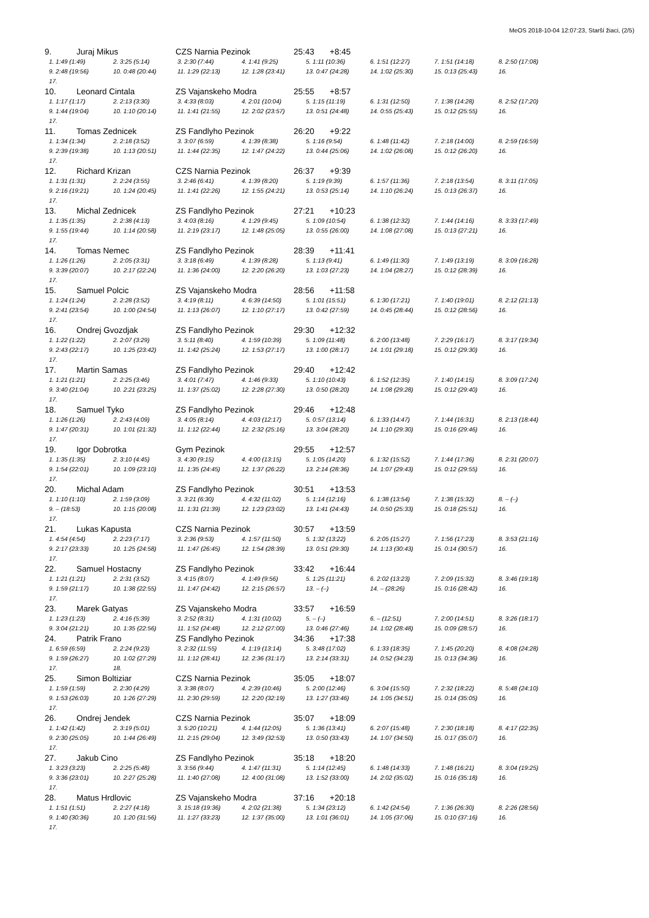MeOS 2018-10-04 12:07:23, Starší žiaci, (2/5)
9. Juraj Mikus CZS Narnia Pezinok 25:43 +8:45
| 1. 1:49 (1:49) | 2. 3:25 (5:14) | 3. 2:30 (7:44) | 4. 1:41 (9:25) | 5. 1:11 (10:36) | 6. 1:51 (12:27) | 7. 1:51 (14:18) | 8. 2:50 (17:08) |
| 9. 2:48 (19:56) | 10. 0:48 (20:44) | 11. 1:29 (22:13) | 12. 1:28 (23:41) | 13. 0:47 (24:28) | 14. 1:02 (25:30) | 15. 0:13 (25:43) | 16. |
| 17. | | | | | | | |
10. Leonard Cintala ZS Vajanskeho Modra 25:55 +8:57
| 1. 1:17 (1:17) | 2. 2:13 (3:30) | 3. 4:33 (8:03) | 4. 2:01 (10:04) | 5. 1:15 (11:19) | 6. 1:31 (12:50) | 7. 1:38 (14:28) | 8. 2:52 (17:20) |
| 9. 1:44 (19:04) | 10. 1:10 (20:14) | 11. 1:41 (21:55) | 12. 2:02 (23:57) | 13. 0:51 (24:48) | 14. 0:55 (25:43) | 15. 0:12 (25:55) | 16. |
| 17. | | | | | | | |
11. Tomas Zednicek ZS Fandlyho Pezinok 26:20 +9:22
| 1. 1:34 (1:34) | 2. 2:18 (3:52) | 3. 3:07 (6:59) | 4. 1:39 (8:38) | 5. 1:16 (9:54) | 6. 1:48 (11:42) | 7. 2:18 (14:00) | 8. 2:59 (16:59) |
| 9. 2:39 (19:38) | 10. 1:13 (20:51) | 11. 1:44 (22:35) | 12. 1:47 (24:22) | 13. 0:44 (25:06) | 14. 1:02 (26:08) | 15. 0:12 (26:20) | 16. |
| 17. | | | | | | | |
12. Richard Krizan CZS Narnia Pezinok 26:37 +9:39
| 1. 1:31 (1:31) | 2. 2:24 (3:55) | 3. 2:46 (6:41) | 4. 1:39 (8:20) | 5. 1:19 (9:39) | 6. 1:57 (11:36) | 7. 2:18 (13:54) | 8. 3:11 (17:05) |
| 9. 2:16 (19:21) | 10. 1:24 (20:45) | 11. 1:41 (22:26) | 12. 1:55 (24:21) | 13. 0:53 (25:14) | 14. 1:10 (26:24) | 15. 0:13 (26:37) | 16. |
| 17. | | | | | | | |
13. Michal Zednicek ZS Fandlyho Pezinok 27:21 +10:23
| 1. 1:35 (1:35) | 2. 2:38 (4:13) | 3. 4:03 (8:16) | 4. 1:29 (9:45) | 5. 1:09 (10:54) | 6. 1:38 (12:32) | 7. 1:44 (14:16) | 8. 3:33 (17:49) |
| 9. 1:55 (19:44) | 10. 1:14 (20:58) | 11. 2:19 (23:17) | 12. 1:48 (25:05) | 13. 0:55 (26:00) | 14. 1:08 (27:08) | 15. 0:13 (27:21) | 16. |
| 17. | | | | | | | |
14. Tomas Nemec ZS Fandlyho Pezinok 28:39 +11:41
| 1. 1:26 (1:26) | 2. 2:05 (3:31) | 3. 3:18 (6:49) | 4. 1:39 (8:28) | 5. 1:13 (9:41) | 6. 1:49 (11:30) | 7. 1:49 (13:19) | 8. 3:09 (16:28) |
| 9. 3:39 (20:07) | 10. 2:17 (22:24) | 11. 1:36 (24:00) | 12. 2:20 (26:20) | 13. 1:03 (27:23) | 14. 1:04 (28:27) | 15. 0:12 (28:39) | 16. |
| 17. | | | | | | | |
15. Samuel Polcic ZS Vajanskeho Modra 28:56 +11:58
| 1. 1:24 (1:24) | 2. 2:28 (3:52) | 3. 4:19 (8:11) | 4. 6:39 (14:50) | 5. 1:01 (15:51) | 6. 1:30 (17:21) | 7. 1:40 (19:01) | 8. 2:12 (21:13) |
| 9. 2:41 (23:54) | 10. 1:00 (24:54) | 11. 1:13 (26:07) | 12. 1:10 (27:17) | 13. 0:42 (27:59) | 14. 0:45 (28:44) | 15. 0:12 (28:56) | 16. |
| 17. | | | | | | | |
16. Ondrej Gvozdjak ZS Fandlyho Pezinok 29:30 +12:32
| 1. 1:22 (1:22) | 2. 2:07 (3:29) | 3. 5:11 (8:40) | 4. 1:59 (10:39) | 5. 1:09 (11:48) | 6. 2:00 (13:48) | 7. 2:29 (16:17) | 8. 3:17 (19:34) |
| 9. 2:43 (22:17) | 10. 1:25 (23:42) | 11. 1:42 (25:24) | 12. 1:53 (27:17) | 13. 1:00 (28:17) | 14. 1:01 (29:18) | 15. 0:12 (29:30) | 16. |
| 17. | | | | | | | |
17. Martin Samas ZS Fandlyho Pezinok 29:40 +12:42
| 1. 1:21 (1:21) | 2. 2:25 (3:46) | 3. 4:01 (7:47) | 4. 1:46 (9:33) | 5. 1:10 (10:43) | 6. 1:52 (12:35) | 7. 1:40 (14:15) | 8. 3:09 (17:24) |
| 9. 3:40 (21:04) | 10. 2:21 (23:25) | 11. 1:37 (25:02) | 12. 2:28 (27:30) | 13. 0:50 (28:20) | 14. 1:08 (29:28) | 15. 0:12 (29:40) | 16. |
| 17. | | | | | | | |
18. Samuel Tyko ZS Fandlyho Pezinok 29:46 +12:48
| 1. 1:26 (1:26) | 2. 2:43 (4:09) | 3. 4:05 (8:14) | 4. 4:03 (12:17) | 5. 0:57 (13:14) | 6. 1:33 (14:47) | 7. 1:44 (16:31) | 8. 2:13 (18:44) |
| 9. 1:47 (20:31) | 10. 1:01 (21:32) | 11. 1:12 (22:44) | 12. 2:32 (25:16) | 13. 3:04 (28:20) | 14. 1:10 (29:30) | 15. 0:16 (29:46) | 16. |
| 17. | | | | | | | |
19. Igor Dobrotka Gym Pezinok 29:55 +12:57
| 1. 1:35 (1:35) | 2. 3:10 (4:45) | 3. 4:30 (9:15) | 4. 4:00 (13:15) | 5. 1:05 (14:20) | 6. 1:32 (15:52) | 7. 1:44 (17:36) | 8. 2:31 (20:07) |
| 9. 1:54 (22:01) | 10. 1:09 (23:10) | 11. 1:35 (24:45) | 12. 1:37 (26:22) | 13. 2:14 (28:36) | 14. 1:07 (29:43) | 15. 0:12 (29:55) | 16. |
| 17. | | | | | | | |
20. Michal Adam ZS Fandlyho Pezinok 30:51 +13:53
| 1. 1:10 (1:10) | 2. 1:59 (3:09) | 3. 3:21 (6:30) | 4. 4:32 (11:02) | 5. 1:14 (12:16) | 6. 1:38 (13:54) | 7. 1:38 (15:32) | 8. – (–) |
| 9. – (18:53) | 10. 1:15 (20:08) | 11. 1:31 (21:39) | 12. 1:23 (23:02) | 13. 1:41 (24:43) | 14. 0:50 (25:33) | 15. 0:18 (25:51) | 16. |
| 17. | | | | | | | |
21. Lukas Kapusta CZS Narnia Pezinok 30:57 +13:59
| 1. 4:54 (4:54) | 2. 2:23 (7:17) | 3. 2:36 (9:53) | 4. 1:57 (11:50) | 5. 1:32 (13:22) | 6. 2:05 (15:27) | 7. 1:56 (17:23) | 8. 3:53 (21:16) |
| 9. 2:17 (23:33) | 10. 1:25 (24:58) | 11. 1:47 (26:45) | 12. 1:54 (28:39) | 13. 0:51 (29:30) | 14. 1:13 (30:43) | 15. 0:14 (30:57) | 16. |
| 17. | | | | | | | |
22. Samuel Hostacny ZS Fandlyho Pezinok 33:42 +16:44
| 1. 1:21 (1:21) | 2. 2:31 (3:52) | 3. 4:15 (8:07) | 4. 1:49 (9:56) | 5. 1:25 (11:21) | 6. 2:02 (13:23) | 7. 2:09 (15:32) | 8. 3:46 (19:18) |
| 9. 1:59 (21:17) | 10. 1:38 (22:55) | 11. 1:47 (24:42) | 12. 2:15 (26:57) | 13. – (–) | 14. – (28:26) | 15. 0:16 (28:42) | 16. |
| 17. | | | | | | | |
23. Marek Gatyas ZS Vajanskeho Modra 33:57 +16:59
| 1. 1:23 (1:23) | 2. 4:16 (5:39) | 3. 2:52 (8:31) | 4. 1:31 (10:02) | 5. – (–) | 6. – (12:51) | 7. 2:00 (14:51) | 8. 3:26 (18:17) |
| 9. 3:04 (21:21) | 10. 1:35 (22:56) | 11. 1:52 (24:48) | 12. 2:12 (27:00) | 13. 0:46 (27:46) | 14. 1:02 (28:48) | 15. 0:09 (28:57) | 16. |
24. Patrik Frano ZS Fandlyho Pezinok 34:36 +17:38
| 1. 6:59 (6:59) | 2. 2:24 (9:23) | 3. 2:32 (11:55) | 4. 1:19 (13:14) | 5. 3:48 (17:02) | 6. 1:33 (18:35) | 7. 1:45 (20:20) | 8. 4:08 (24:28) |
| 9. 1:59 (26:27) | 10. 1:02 (27:29) | 11. 1:12 (28:41) | 12. 2:36 (31:17) | 13. 2:14 (33:31) | 14. 0:52 (34:23) | 15. 0:13 (34:36) | 16. |
| 17. | 18. | | | | | | |
25. Simon Boltiziar CZS Narnia Pezinok 35:05 +18:07
| 1. 1:59 (1:59) | 2. 2:30 (4:29) | 3. 3:38 (8:07) | 4. 2:39 (10:46) | 5. 2:00 (12:46) | 6. 3:04 (15:50) | 7. 2:32 (18:22) | 8. 5:48 (24:10) |
| 9. 1:53 (26:03) | 10. 1:26 (27:29) | 11. 2:30 (29:59) | 12. 2:20 (32:19) | 13. 1:27 (33:46) | 14. 1:05 (34:51) | 15. 0:14 (35:05) | 16. |
| 17. | | | | | | | |
26. Ondrej Jendek CZS Narnia Pezinok 35:07 +18:09
| 1. 1:42 (1:42) | 2. 3:19 (5:01) | 3. 5:20 (10:21) | 4. 1:44 (12:05) | 5. 1:36 (13:41) | 6. 2:07 (15:48) | 7. 2:30 (18:18) | 8. 4:17 (22:35) |
| 9. 2:30 (25:05) | 10. 1:44 (26:49) | 11. 2:15 (29:04) | 12. 3:49 (32:53) | 13. 0:50 (33:43) | 14. 1:07 (34:50) | 15. 0:17 (35:07) | 16. |
| 17. | | | | | | | |
27. Jakub Cino ZS Fandlyho Pezinok 35:18 +18:20
| 1. 3:23 (3:23) | 2. 2:25 (5:48) | 3. 3:56 (9:44) | 4. 1:47 (11:31) | 5. 1:14 (12:45) | 6. 1:48 (14:33) | 7. 1:48 (16:21) | 8. 3:04 (19:25) |
| 9. 3:36 (23:01) | 10. 2:27 (25:28) | 11. 1:40 (27:08) | 12. 4:00 (31:08) | 13. 1:52 (33:00) | 14. 2:02 (35:02) | 15. 0:16 (35:18) | 16. |
| 17. | | | | | | | |
28. Matus Hrdlovic ZS Vajanskeho Modra 37:16 +20:18
| 1. 1:51 (1:51) | 2. 2:27 (4:18) | 3. 15:18 (19:36) | 4. 2:02 (21:38) | 5. 1:34 (23:12) | 6. 1:42 (24:54) | 7. 1:36 (26:30) | 8. 2:26 (28:56) |
| 9. 1:40 (30:36) | 10. 1:20 (31:56) | 11. 1:27 (33:23) | 12. 1:37 (35:00) | 13. 1:01 (36:01) | 14. 1:05 (37:06) | 15. 0:10 (37:16) | 16. |
| 17. | | | | | | | |